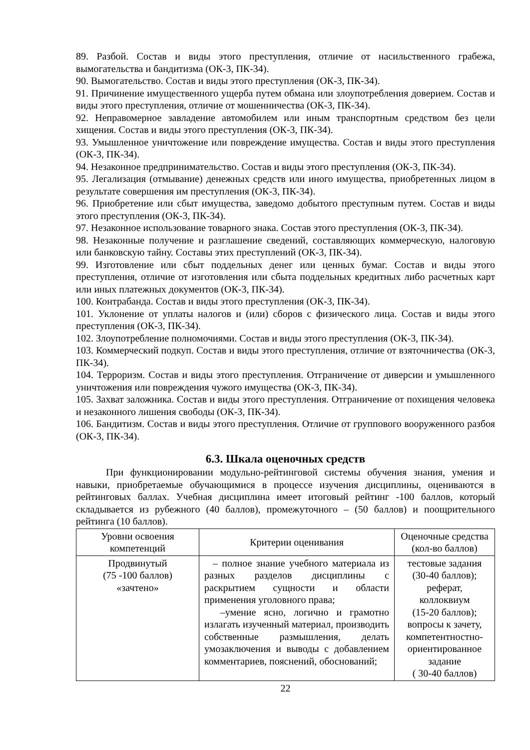89. Разбой. Состав и виды этого преступления, отличие от насильственного грабежа, вымогательства и бандитизма (ОК-3, ПК-34).
90. Вымогательство. Состав и виды этого преступления (ОК-3, ПК-34).
91. Причинение имущественного ущерба путем обмана или злоупотребления доверием. Состав и виды этого преступления, отличие от мошенничества (ОК-3, ПК-34).
92. Неправомерное завладение автомобилем или иным транспортным средством без цели хищения. Состав и виды этого преступления (ОК-3, ПК-34).
93. Умышленное уничтожение или повреждение имущества. Состав и виды этого преступления (ОК-3, ПК-34).
94. Незаконное предпринимательство. Состав и виды этого преступления (ОК-3, ПК-34).
95. Легализация (отмывание) денежных средств или иного имущества, приобретенных лицом в результате совершения им преступления (ОК-3, ПК-34).
96. Приобретение или сбыт имущества, заведомо добытого преступным путем. Состав и виды этого преступления (ОК-3, ПК-34).
97. Незаконное использование товарного знака. Состав этого преступления (ОК-3, ПК-34).
98. Незаконные получение и разглашение сведений, составляющих коммерческую, налоговую или банковскую тайну. Составы этих преступлений (ОК-3, ПК-34).
99. Изготовление или сбыт поддельных денег или ценных бумаг. Состав и виды этого преступления, отличие от изготовления или сбыта поддельных кредитных либо расчетных карт или иных платежных документов (ОК-3, ПК-34).
100. Контрабанда. Состав и виды этого преступления (ОК-3, ПК-34).
101. Уклонение от уплаты налогов и (или) сборов с физического лица. Состав и виды этого преступления (ОК-3, ПК-34).
102. Злоупотребление полномочиями. Состав и виды этого преступления (ОК-3, ПК-34).
103. Коммерческий подкуп. Состав и виды этого преступления, отличие от взяточничества (ОК-3, ПК-34).
104. Терроризм. Состав и виды этого преступления. Отграничение от диверсии и умышленного уничтожения или повреждения чужого имущества (ОК-3, ПК-34).
105. Захват заложника. Состав и виды этого преступления. Отграничение от похищения человека и незаконного лишения свободы (ОК-3, ПК-34).
106. Бандитизм. Состав и виды этого преступления. Отличие от группового вооруженного разбоя (ОК-3, ПК-34).
6.3. Шкала оценочных средств
При функционировании модульно-рейтинговой системы обучения знания, умения и навыки, приобретаемые обучающимися в процессе изучения дисциплины, оцениваются в рейтинговых баллах. Учебная дисциплина имеет итоговый рейтинг -100 баллов, который складывается из рубежного (40 баллов), промежуточного – (50 баллов) и поощрительного рейтинга (10 баллов).
| Уровни освоения компетенций | Критерии оценивания | Оценочные средства (кол-во баллов) |
| --- | --- | --- |
| Продвинутый (75 -100 баллов) «зачтено» | – полное знание учебного материала из разных разделов дисциплины с раскрытием сущности и области применения уголовного права; –умение ясно, логично и грамотно излагать изученный материал, производить собственные размышления, делать умозаключения и выводы с добавлением комментариев, пояснений, обоснований; | тестовые задания (30-40 баллов); реферат, коллоквиум (15-20 баллов); вопросы к зачету, компетентностно-ориентированное задание ( 30-40 баллов) |
22